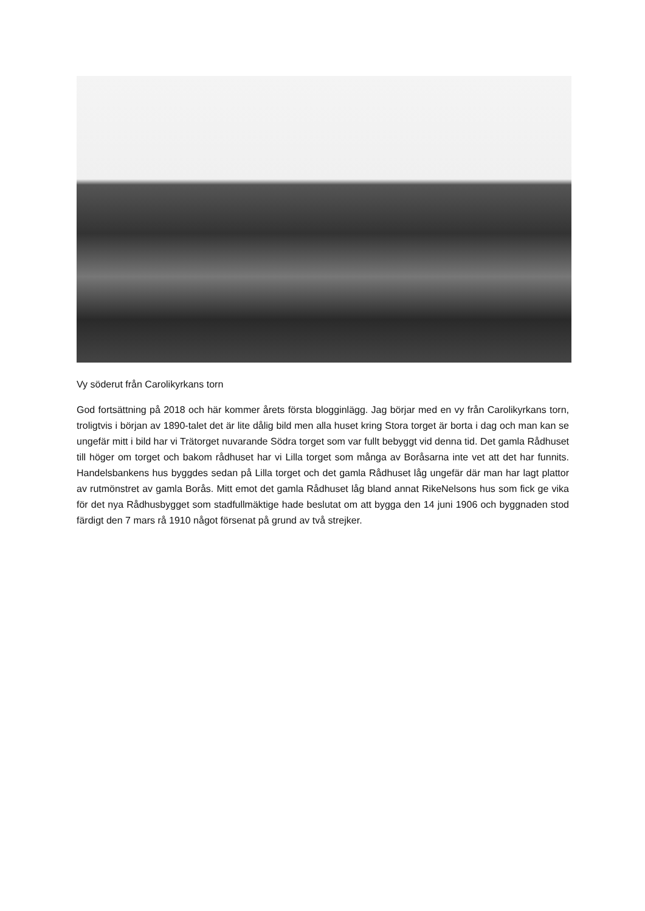Vy söderut från Carolikyrkans torn
God fortsättning på 2018 och här kommer årets första blogginlägg. Jag börjar med en vy från Carolikyrkans torn, troligtvis i början av 1890-talet det är lite dålig bild men alla huset kring Stora torget är borta i dag och man kan se ungefär mitt i bild har vi Trätorget nuvarande Södra torget som var fullt bebyggt vid denna tid. Det gamla Rådhuset till höger om torget och bakom rådhuset har vi Lilla torget som många av Boråsarna inte vet att det har funnits. Handelsbankens hus byggdes sedan på Lilla torget och det gamla Rådhuset låg ungefär där man har lagt plattor av rutmönstret av gamla Borås. Mitt emot det gamla Rådhuset låg bland annat RikeNelsons hus som fick ge vika för det nya Rådhusbygget som stadfullmäktige hade beslutat om att bygga den 14 juni 1906 och byggnaden stod färdigt den 7 mars rå 1910 något försenat på grund av två strejker.